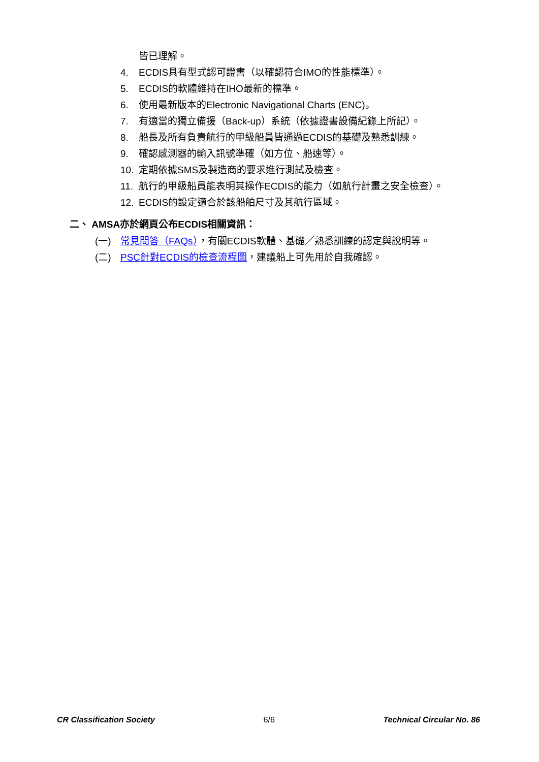皆已理解。
4. ECDIS具有型式認可證書（以確認符合IMO的性能標準）。
5. ECDIS的軟體維持在IHO最新的標準。
6. 使用最新版本的Electronic Navigational Charts (ENC)。
7. 有適當的獨立備援（Back-up）系統（依據證書設備紀錄上所記）。
8. 船長及所有負責航行的甲級船員皆通過ECDIS的基礎及熟悉訓練。
9. 確認感測器的輸入訊號準確（如方位、船速等）。
10. 定期依據SMS及製造商的要求進行測試及檢查。
11. 航行的甲級船員能表明其操作ECDIS的能力（如航行計畫之安全檢查）。
12. ECDIS的設定適合於該船舶尺寸及其航行區域。
二、 AMSA亦於網頁公布ECDIS相關資訊：
(一) 常見問答（FAQs），有關ECDIS軟體、基礎／熟悉訓練的認定與說明等。
(二) PSC針對ECDIS的檢查流程圖，建議船上可先用於自我確認。
CR Classification Society 6/6 Technical Circular No. 86